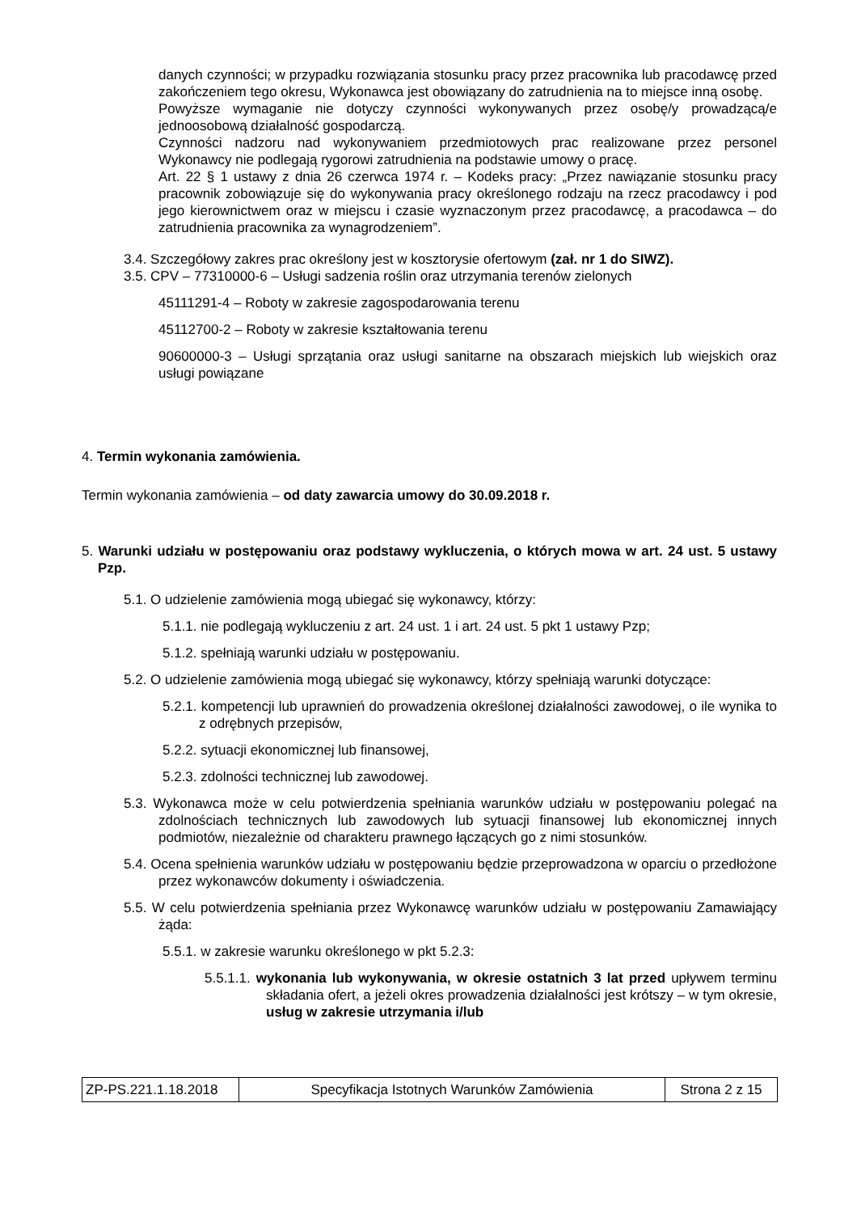danych czynności; w przypadku rozwiązania stosunku pracy przez pracownika lub pracodawcę przed zakończeniem tego okresu, Wykonawca jest obowiązany do zatrudnienia na to miejsce inną osobę.
Powyższe wymaganie nie dotyczy czynności wykonywanych przez osobę/y prowadzącą/e jednoosobową działalność gospodarczą.
Czynności nadzoru nad wykonywaniem przedmiotowych prac realizowane przez personel Wykonawcy nie podlegają rygorowi zatrudnienia na podstawie umowy o pracę.
Art. 22 § 1 ustawy z dnia 26 czerwca 1974 r. – Kodeks pracy: „Przez nawiązanie stosunku pracy pracownik zobowiązuje się do wykonywania pracy określonego rodzaju na rzecz pracodawcy i pod jego kierownictwem oraz w miejscu i czasie wyznaczonym przez pracodawcę, a pracodawca – do zatrudnienia pracownika za wynagrodzeniem”.
3.4. Szczegółowy zakres prac określony jest w kosztorysie ofertowym (zał. nr 1 do SIWZ).
3.5. CPV – 77310000-6 – Usługi sadzenia roślin oraz utrzymania terenów zielonych
45111291-4 – Roboty w zakresie zagospodarowania terenu
45112700-2 – Roboty w zakresie kształtowania terenu
90600000-3 – Usługi sprzątania oraz usługi sanitarne na obszarach miejskich lub wiejskich oraz usługi powiązane
4. Termin wykonania zamówienia.
Termin wykonania zamówienia – od daty zawarcia umowy do 30.09.2018 r.
5. Warunki udziału w postępowaniu oraz podstawy wykluczenia, o których mowa w art. 24 ust. 5 ustawy Pzp.
5.1. O udzielenie zamówienia mogą ubiegać się wykonawcy, którzy:
5.1.1. nie podlegają wykluczeniu z art. 24 ust. 1 i art. 24 ust. 5 pkt 1 ustawy Pzp;
5.1.2. spełniają warunki udziału w postępowaniu.
5.2. O udzielenie zamówienia mogą ubiegać się wykonawcy, którzy spełniają warunki dotyczące:
5.2.1. kompetencji lub uprawnień do prowadzenia określonej działalności zawodowej, o ile wynika to z odrębnych przepisów,
5.2.2. sytuacji ekonomicznej lub finansowej,
5.2.3. zdolności technicznej lub zawodowej.
5.3. Wykonawca może w celu potwierdzenia spełniania warunków udziału w postępowaniu polegać na zdolnościach technicznych lub zawodowych lub sytuacji finansowej lub ekonomicznej innych podmiotów, niezależnie od charakteru prawnego łączących go z nimi stosunków.
5.4. Ocena spełnienia warunków udziału w postępowaniu będzie przeprowadzona w oparciu o przedłożone przez wykonawców dokumenty i oświadczenia.
5.5. W celu potwierdzenia spełniania przez Wykonawcę warunków udziału w postępowaniu Zamawiający żąda:
5.5.1. w zakresie warunku określonego w pkt 5.2.3:
5.5.1.1. wykonania lub wykonywania, w okresie ostatnich 3 lat przed upływem terminu składania ofert, a jeżeli okres prowadzenia działalności jest krótszy – w tym okresie, usług w zakresie utrzymania i/lub
| ZP-PS.221.1.18.2018 | Specyfikacja Istotnych Warunków Zamówienia | Strona 2 z 15 |